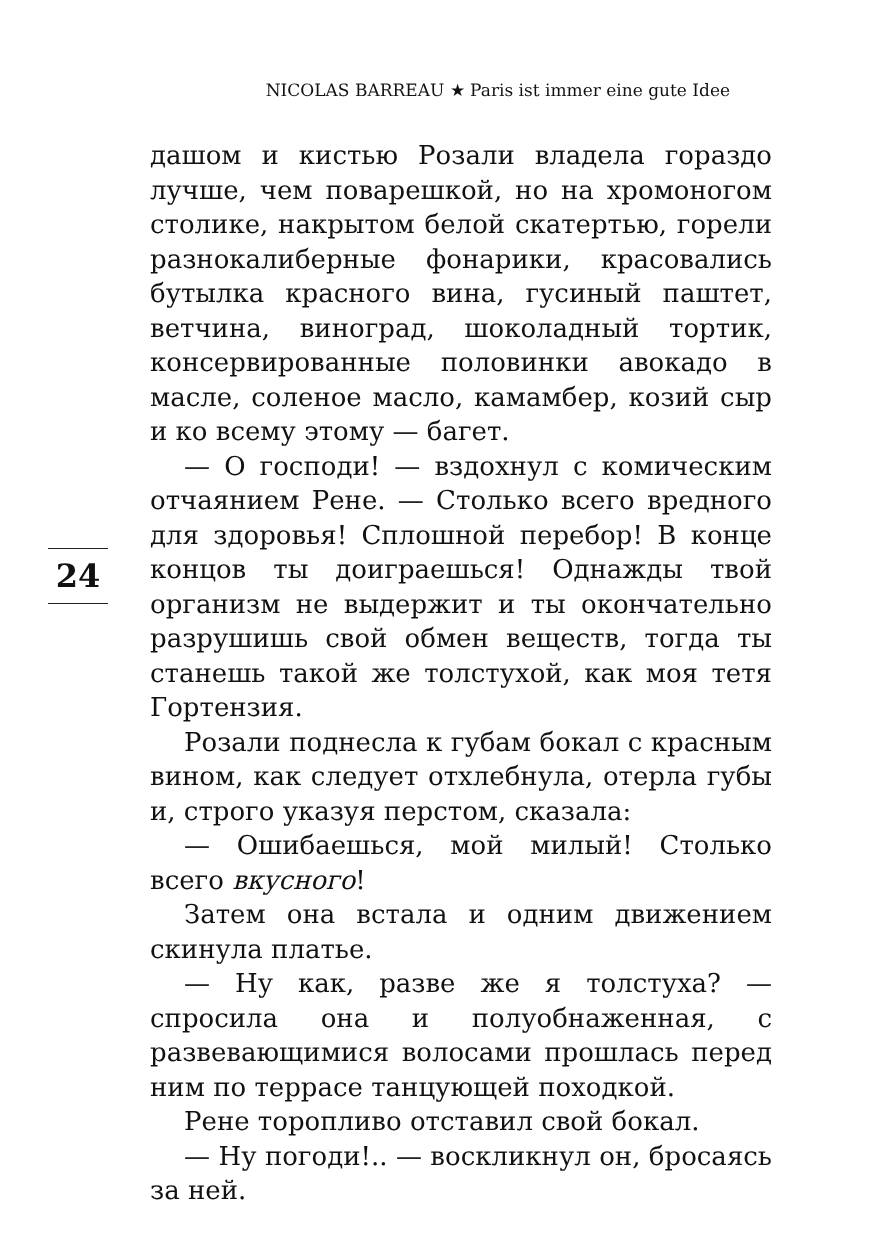NICOLAS BARREAU ★ Paris ist immer eine gute Idee
дашом и кистью Розали владела гораздо лучше, чем поварешкой, но на хромоногом столике, накрытом белой скатертью, горели разнокалиберные фонарики, красовались бутылка красного вина, гусиный паштет, ветчина, виноград, шоколадный тортик, консервированные половинки авокадо в масле, соленое масло, камамбер, козий сыр и ко всему этому — багет.
— О господи! — вздохнул с комическим отчаянием Рене. — Столько всего вредного для здоровья! Сплошной перебор! В конце концов ты доиграешься! Однажды твой организм не выдержит и ты окончательно разрушишь свой обмен веществ, тогда ты станешь такой же толстухой, как моя тетя Гортензия.
Розали поднесла к губам бокал с красным вином, как следует отхлебнула, отерла губы и, строго указуя перстом, сказала:
— Ошибаешься, мой милый! Столько всего вкусного!
Затем она встала и одним движением скинула платье.
— Ну как, разве же я толстуха? — спросила она и полуобнаженная, с развевающимися волосами прошлась перед ним по террасе танцующей походкой.
Рене торопливо отставил свой бокал.
— Ну погоди!.. — воскликнул он, бросаясь за ней.
24